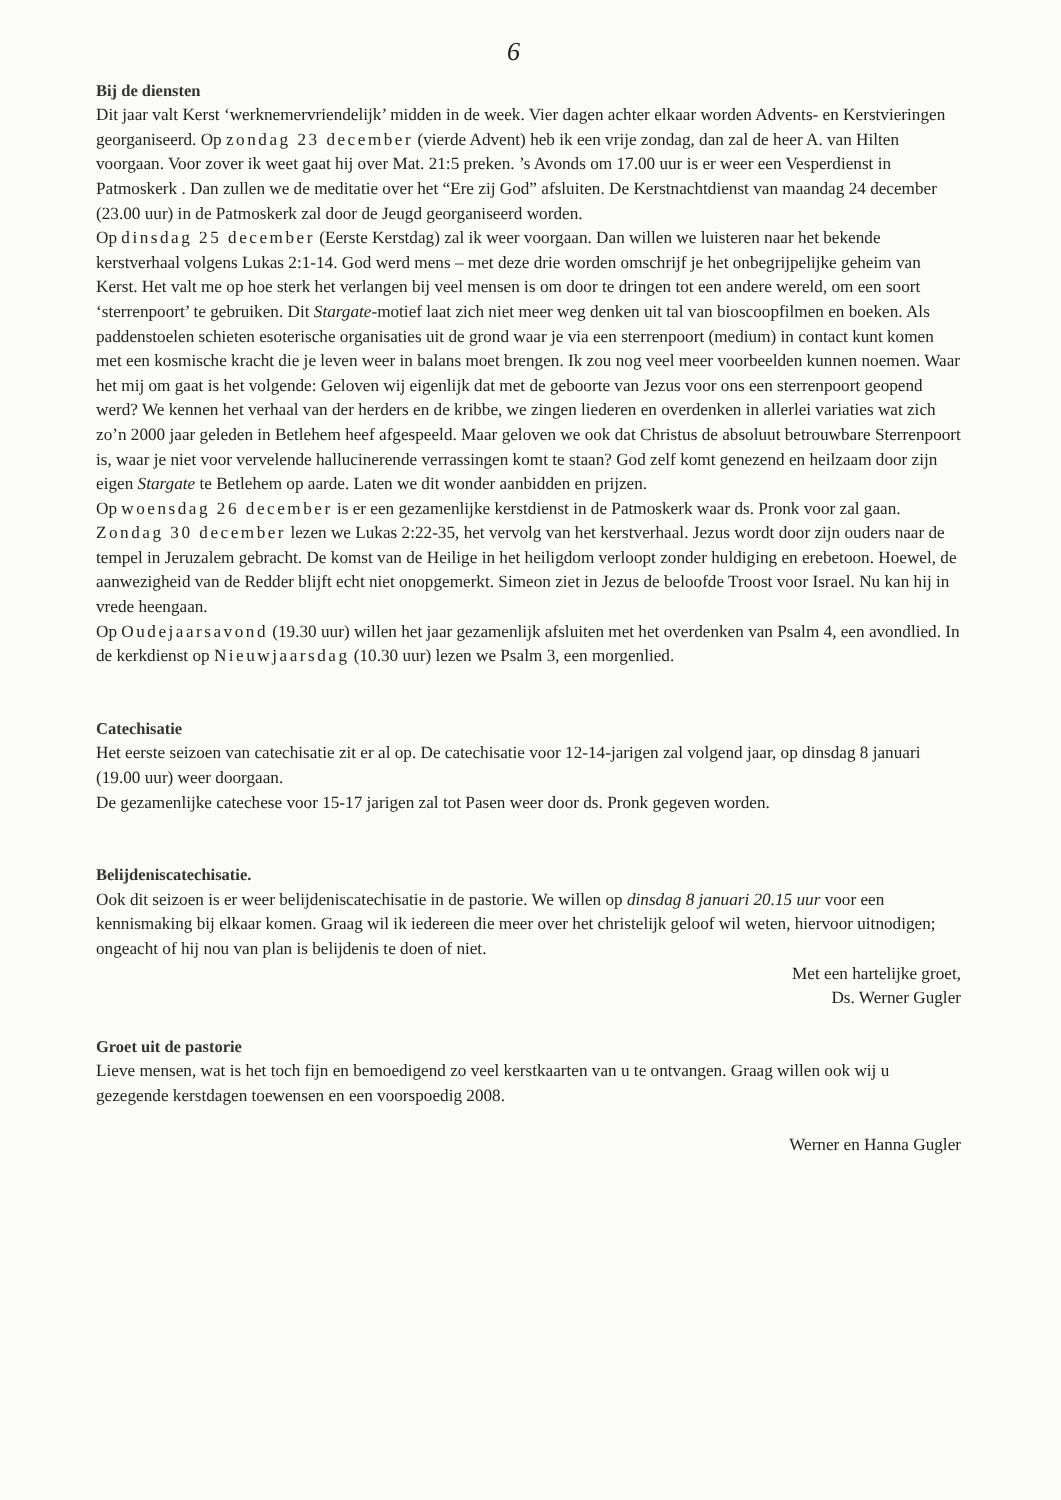6
Bij de diensten
Dit jaar valt Kerst ‘werknemervriendelijk’ midden in de week. Vier dagen achter elkaar worden Advents- en Kerstvieringen georganiseerd. Op zondag 23 december (vierde Advent) heb ik een vrije zondag, dan zal de heer A. van Hilten voorgaan. Voor zover ik weet gaat hij over Mat. 21:5 preken. ’s Avonds om 17.00 uur is er weer een Vesperdienst in Patmoskerk . Dan zullen we de meditatie over het “Ere zij God” afsluiten. De Kerstnachtdienst van maandag 24 december (23.00 uur) in de Patmoskerk zal door de Jeugd georganiseerd worden.
Op dinsdag 25 december (Eerste Kerstdag) zal ik weer voorgaan. Dan willen we luisteren naar het bekende kerstverhaal volgens Lukas 2:1-14. God werd mens – met deze drie worden omschrijf je het onbegrijpelijke geheim van Kerst. Het valt me op hoe sterk het verlangen bij veel mensen is om door te dringen tot een andere wereld, om een soort ‘sterrenpoort’ te gebruiken. Dit Stargate-motief laat zich niet meer weg denken uit tal van bioscoopfilmen en boeken. Als paddenstoelen schieten esoterische organisaties uit de grond waar je via een sterrenpoort (medium) in contact kunt komen met een kosmische kracht die je leven weer in balans moet brengen. Ik zou nog veel meer voorbeelden kunnen noemen. Waar het mij om gaat is het volgende: Geloven wij eigenlijk dat met de geboorte van Jezus voor ons een sterrenpoort geopend werd? We kennen het verhaal van der herders en de kribbe, we zingen liederen en overdenken in allerlei variaties wat zich zo’n 2000 jaar geleden in Betlehem heef afgespeeld. Maar geloven we ook dat Christus de absoluut betrouwbare Sterrenpoort is, waar je niet voor vervelende hallucinerende verrassingen komt te staan? God zelf komt genezend en heilzaam door zijn eigen Stargate te Betlehem op aarde. Laten we dit wonder aanbidden en prijzen.
Op woensdag 26 december is er een gezamenlijke kerstdienst in de Patmoskerk waar ds. Pronk voor zal gaan.
Zondag 30 december lezen we Lukas 2:22-35, het vervolg van het kerstverhaal. Jezus wordt door zijn ouders naar de tempel in Jeruzalem gebracht. De komst van de Heilige in het heiligdom verloopt zonder huldiging en erebetoon. Hoewel, de aanwezigheid van de Redder blijft echt niet onopgemerkt. Simeon ziet in Jezus de beloofde Troost voor Israel. Nu kan hij in vrede heengaan.
Op Oudejaarsavond (19.30 uur) willen het jaar gezamenlijk afsluiten met het overdenken van Psalm 4, een avondlied. In de kerkdienst op Nieuwjaarsdag (10.30 uur) lezen we Psalm 3, een morgenlied.
Catechisatie
Het eerste seizoen van catechisatie zit er al op. De catechisatie voor 12-14-jarigen zal volgend jaar, op dinsdag 8 januari (19.00 uur) weer doorgaan.
De gezamenlijke catechese voor 15-17 jarigen zal tot Pasen weer door ds. Pronk gegeven worden.
Belijdeniscatechisatie.
Ook dit seizoen is er weer belijdeniscatechisatie in de pastorie. We willen op dinsdag 8 januari 20.15 uur voor een kennismaking bij elkaar komen. Graag wil ik iedereen die meer over het christelijk geloof wil weten, hiervoor uitnodigen; ongeacht of hij nou van plan is belijdenis te doen of niet.
Met een hartelijke groet,
Ds. Werner Gugler
Groet uit de pastorie
Lieve mensen, wat is het toch fijn en bemoedigend zo veel kerstkaarten van u te ontvangen. Graag willen ook wij u gezegende kerstdagen toewensen en een voorspoedig 2008.
Werner en Hanna Gugler